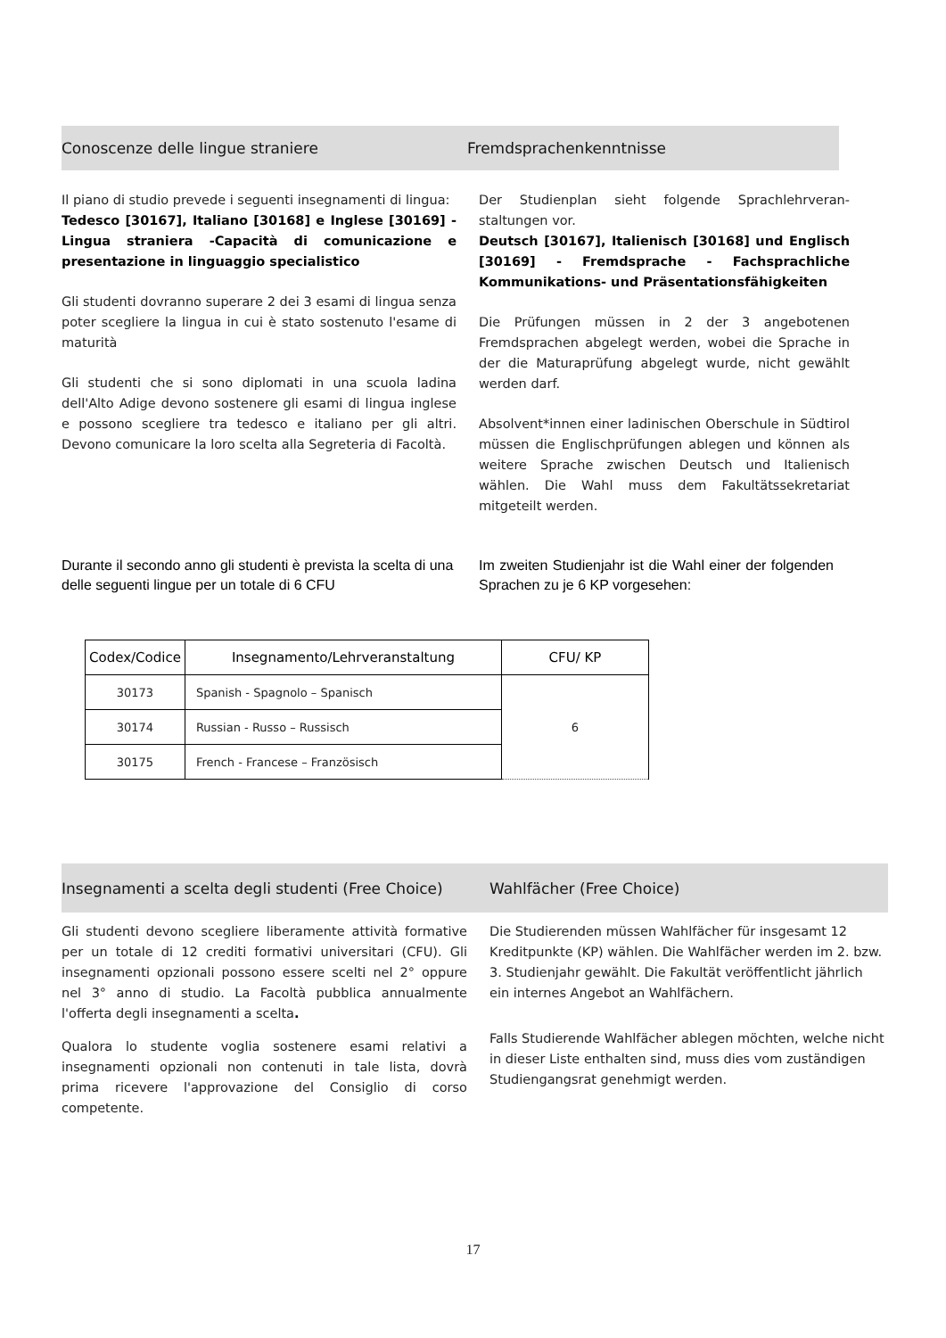Conoscenze delle lingue straniere Fremdsprachenkenntnisse
Il piano di studio prevede i seguenti insegnamenti di lingua:
Tedesco [30167], Italiano [30168] e Inglese [30169] - Lingua straniera -Capacità di comunicazione e presentazione in linguaggio specialistico
Gli studenti dovranno superare 2 dei 3 esami di lingua senza poter scegliere la lingua in cui è stato sostenuto l'esame di maturità
Gli studenti che si sono diplomati in una scuola ladina dell'Alto Adige devono sostenere gli esami di lingua inglese e possono scegliere tra tedesco e italiano per gli altri. Devono comunicare la loro scelta alla Segreteria di Facoltà.
Der Studienplan sieht folgende Sprachlehrveran-staltungen vor.
Deutsch [30167], Italienisch [30168] und Englisch [30169] - Fremdsprache - Fachsprachliche Kommunikations- und Präsentationsfähigkeiten
Die Prüfungen müssen in 2 der 3 angebotenen Fremdsprachen abgelegt werden, wobei die Sprache in der die Maturaprüfung abgelegt wurde, nicht gewählt werden darf.
Absolvent*innen einer ladinischen Oberschule in Südtirol müssen die Englischprüfungen ablegen und können als weitere Sprache zwischen Deutsch und Italienisch wählen. Die Wahl muss dem Fakultätssekretariat mitgeteilt werden.
Durante il secondo anno gli studenti è prevista la scelta di una delle seguenti lingue per un totale di 6 CFU
Im zweiten Studienjahr ist die Wahl einer der folgenden Sprachen zu je 6 KP vorgesehen:
| Codex/Codice | Insegnamento/Lehrveranstaltung | CFU/ KP |
| --- | --- | --- |
| 30173 | Spanish - Spagnolo – Spanisch | 6 |
| 30174 | Russian - Russo – Russisch | |
| 30175 | French - Francese – Französisch | |
Insegnamenti a scelta degli studenti (Free Choice)
Wahlfächer (Free Choice)
Gli studenti devono scegliere liberamente attività formative per un totale di 12 crediti formativi universitari (CFU). Gli insegnamenti opzionali possono essere scelti nel 2° oppure nel 3° anno di studio. La Facoltà pubblica annualmente l'offerta degli insegnamenti a scelta.
Qualora lo studente voglia sostenere esami relativi a insegnamenti opzionali non contenuti in tale lista, dovrà prima ricevere l'approvazione del Consiglio di corso competente.
Die Studierenden müssen Wahlfächer für insgesamt 12 Kreditpunkte (KP) wählen. Die Wahlfächer werden im 2. bzw. 3. Studienjahr gewählt. Die Fakultät veröffentlicht jährlich ein internes Angebot an Wahlfächern.
Falls Studierende Wahlfächer ablegen möchten, welche nicht in dieser Liste enthalten sind, muss dies vom zuständigen Studiengangsrat genehmigt werden.
17